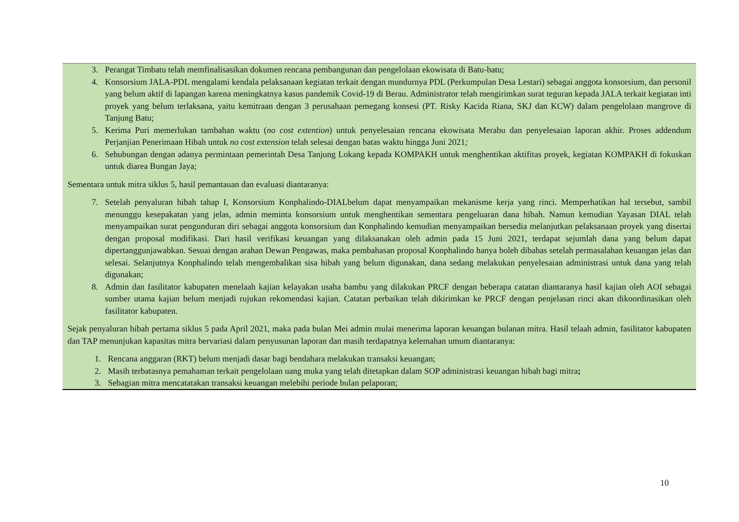3. Perangat Timbatu telah memfinalisasikan dokumen rencana pembangunan dan pengelolaan ekowisata di Batu-batu;
4. Konsorsium JALA-PDL mengalami kendala pelaksanaan kegiatan terkait dengan mundurnya PDL (Perkumpulan Desa Lestari) sebagai anggota konsorsium, dan personil yang belum aktif di lapangan karena meningkatnya kasus pandemik Covid-19 di Berau. Administrator telah mengirimkan surat teguran kepada JALA terkait kegiatan inti proyek yang belum terlaksana, yaitu kemitraan dengan 3 perusahaan pemegang konsesi (PT. Risky Kacida Riana, SKJ dan KCW) dalam pengelolaan mangrove di Tanjung Batu;
5. Kerima Puri memerlukan tambahan waktu (no cost extention) untuk penyelesaian rencana ekowisata Merabu dan penyelesaian laporan akhir. Proses addendum Perjanjian Penerimaan Hibah untuk no cost extension telah selesai dengan batas waktu hingga Juni 2021;
6. Sehubungan dengan adanya permintaan pemerintah Desa Tanjung Lokang kepada KOMPAKH untuk menghentikan aktifitas proyek, kegiatan KOMPAKH di fokuskan untuk diarea Bungan Jaya;
Sementara untuk mitra siklus 5, hasil pemantauan dan evaluasi diantaranya:
7. Setelah penyaluran hibah tahap I, Konsorsium Konphalindo-DIALbelum dapat menyampaikan mekanisme kerja yang rinci. Memperhatikan hal tersebut, sambil menunggu kesepakatan yang jelas, admin meminta konsorsium untuk menghentikan sementara pengeluaran dana hibah. Namun kemudian Yayasan DIAL telah menyampaikan surat pengunduran diri sebagai anggota konsorsium dan Konphalindo kemudian menyampaikan bersedia melanjutkan pelaksanaan proyek yang disertai dengan proposal modifikasi. Dari hasil verifikasi keuangan yang dilaksanakan oleh admin pada 15 Juni 2021, terdapat sejumlah dana yang belum dapat dipertanggunjawabkan. Sesuai dengan arahan Dewan Pengawas, maka pembahasan proposal Konphalindo hanya boleh dibahas setelah permasalahan keuangan jelas dan selesai. Selanjutnya Konphalindo telah mengembalikan sisa hibah yang belum digunakan, dana sedang melakukan penyelesaian administrasi untuk dana yang telah digunakan;
8. Admin dan fasilitator kabupaten menelaah kajian kelayakan usaha bambu yang dilakukan PRCF dengan beberapa catatan diantaranya hasil kajian oleh AOI sebagai sumber utama kajian belum menjadi rujukan rekomendasi kajian. Catatan perbaikan telah dikirimkan ke PRCF dengan penjelasan rinci akan dikoordinasikan oleh fasilitator kabupaten.
Sejak penyaluran hibah pertama siklus 5 pada April 2021, maka pada bulan Mei admin mulai menerima laporan keuangan bulanan mitra. Hasil telaah admin, fasilitator kabupaten dan TAP menunjukan kapasitas mitra bervariasi dalam penyusunan laporan dan masih terdapatnya kelemahan umum diantaranya:
1. Rencana anggaran (RKT) belum menjadi dasar bagi bendahara melakukan transaksi keuangan;
2. Masih terbatasnya pemahaman terkait pengelolaan uang muka yang telah ditetapkan dalam SOP administrasi keuangan hibah bagi mitra;
3. Sebagian mitra mencatatakan transaksi keuangan melebihi periode bulan pelaporan;
10